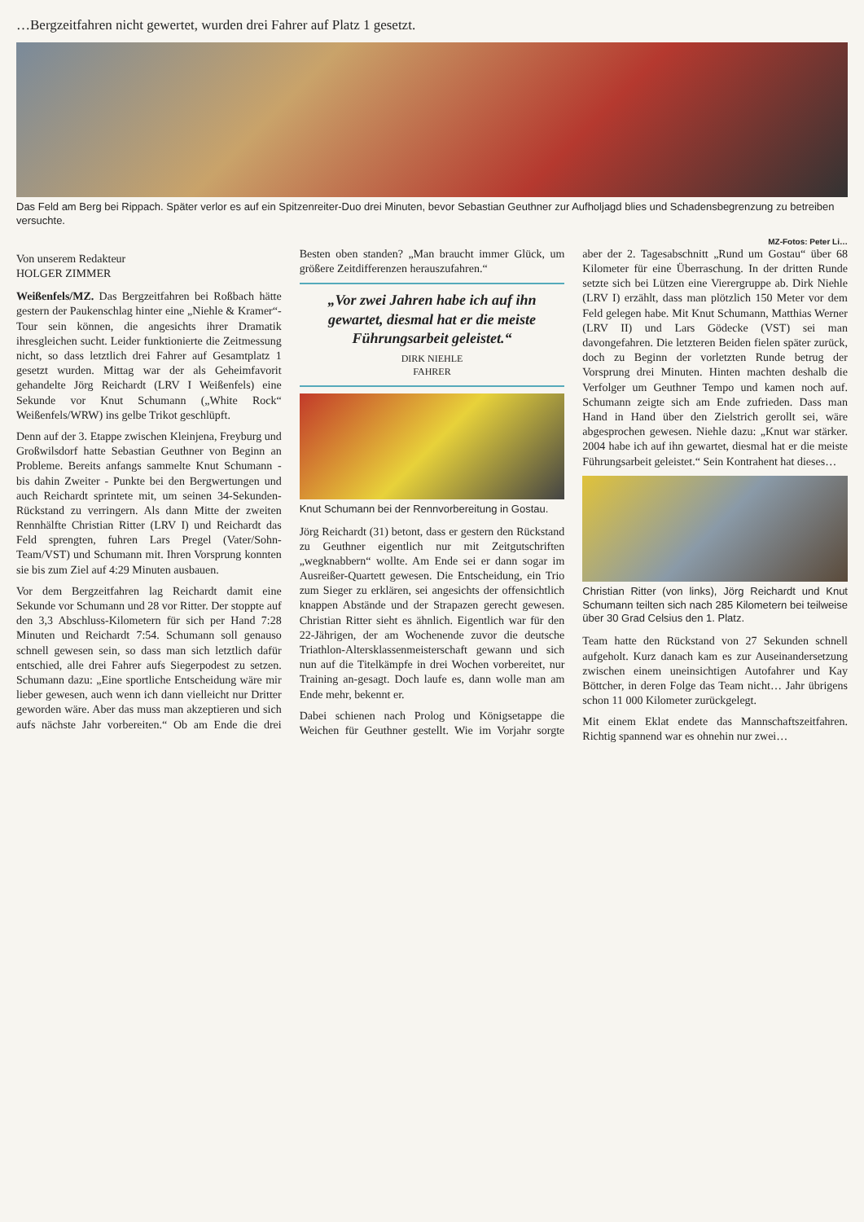…Bergzeitfahren nicht gewertet, wurden drei Fahrer auf Platz 1 gesetzt.
Das Feld am Berg bei Rippach. Später verlor es auf ein Spitzenreiter-Duo drei Minuten, bevor Sebastian Geuthner zur Aufholjagd blies und Schadensbegrenzung zu betreiben versuchte.
MZ-Fotos: Peter Li…
Von unserem Redakteur
HOLGER ZIMMER
Weißenfels/MZ. Das Bergzeitfahren bei Roßbach hätte gestern der Paukenschlag hinter eine „Niehle & Kramer“-Tour sein können, die angesichts ihrer Dramatik ihresgleichen sucht. Leider funktionierte die Zeitmessung nicht, so dass letztlich drei Fahrer auf Gesamtplatz 1 gesetzt wurden. Mittag war der als Geheimfavorit gehandelte Jörg Reichardt (LRV I Weißenfels) eine Sekunde vor Knut Schumann („White Rock“ Weißenfels/WRW) ins gelbe Trikot geschlüpft.
Denn auf der 3. Etappe zwischen Kleinjena, Freyburg und Großwilsdorf hatte Sebastian Geuthner von Beginn an Probleme. Bereits anfangs sammelte Knut Schumann - bis dahin Zweiter - Punkte bei den Bergwertungen und auch Reichardt sprintete mit, um seinen 34-Sekunden-Rückstand zu verringern. Als dann Mitte der zweiten Rennhälfte Christian Ritter (LRV I) und Reichardt das Feld sprengten, fuhren Lars Pregel (Vater/Sohn-Team/VST) und Schumann mit. Ihren Vorsprung konnten sie bis zum Ziel auf 4:29 Minuten ausbauen.
Vor dem Bergzeitfahren lag Reichardt damit eine Sekunde vor Schumann und 28 vor Ritter. Der stoppte auf den 3,3 Abschluss-Kilometern für sich per Hand 7:28 Minuten und Reichardt 7:54. Schumann soll genauso schnell gewesen sein, so dass man sich letztlich dafür entschied, alle drei Fahrer aufs Siegerpodest zu setzen. Schumann dazu: „Eine sportliche Entscheidung wäre mir lieber gewesen, auch wenn ich dann vielleicht nur Dritter geworden wäre. Aber das muss man akzeptieren und sich aufs nächste Jahr vorbereiten.“ Ob am Ende die drei Besten oben standen? „Man braucht immer Glück, um größere Zeitdifferenzen herauszufahren.“
„Vor zwei Jahren habe ich auf ihn gewartet, diesmal hat er die meiste Führungsarbeit geleistet.“DIRK NIEHLE
FAHRER
Knut Schumann bei der Rennvorbereitung in Gostau.
Jörg Reichardt (31) betont, dass er gestern den Rückstand zu Geuthner eigentlich nur mit Zeitgutschriften „wegknabbern“ wollte. Am Ende sei er dann sogar im Ausreißer-Quartett gewesen. Die Entscheidung, ein Trio zum Sieger zu erklären, sei angesichts der offensichtlich knappen Abstände und der Strapazen gerecht gewesen. Christian Ritter sieht es ähnlich. Eigentlich war für den 22-Jährigen, der am Wochenende zuvor die deutsche Triathlon-Altersklassenmeisterschaft gewann und sich nun auf die Titelkämpfe in drei Wochen vorbereitet, nur Training an-gesagt. Doch laufe es, dann wolle man am Ende mehr, bekennt er.
Dabei schienen nach Prolog und Königsetappe die Weichen für Geuthner gestellt. Wie im Vorjahr sorgte aber der 2. Tagesabschnitt „Rund um Gostau“ über 68 Kilometer für eine Überraschung. In der dritten Runde setzte sich bei Lützen eine Vierergruppe ab. Dirk Niehle (LRV I) erzählt, dass man plötzlich 150 Meter vor dem Feld gelegen habe. Mit Knut Schumann, Matthias Werner (LRV II) und Lars Gödecke (VST) sei man davongefahren. Die letzteren Beiden fielen später zurück, doch zu Beginn der vorletzten Runde betrug der Vorsprung drei Minuten. Hinten machten deshalb die Verfolger um Geuthner Tempo und kamen noch auf. Schumann zeigte sich am Ende zufrieden. Dass man Hand in Hand über den Zielstrich gerollt sei, wäre abgesprochen gewesen. Niehle dazu: „Knut war stärker. 2004 habe ich auf ihn gewartet, diesmal hat er die meiste Führungsarbeit geleistet.“ Sein Kontrahent hat dieses…
Christian Ritter (von links), Jörg Reichardt und Knut Schumann teilten sich nach 285 Kilometern bei teilweise über 30 Grad Celsius den 1. Platz.
Team hatte den Rückstand von 27 Sekunden schnell aufgeholt. Kurz danach kam es zur Auseinandersetzung zwischen einem uneinsichtigen Autofahrer und Kay Böttcher, in deren Folge das Team nicht… Jahr übrigens schon 11 000 Kilometer zurückgelegt.
Mit einem Eklat endete das Mannschaftszeitfahren. Richtig spannend war es ohnehin nur zwei…